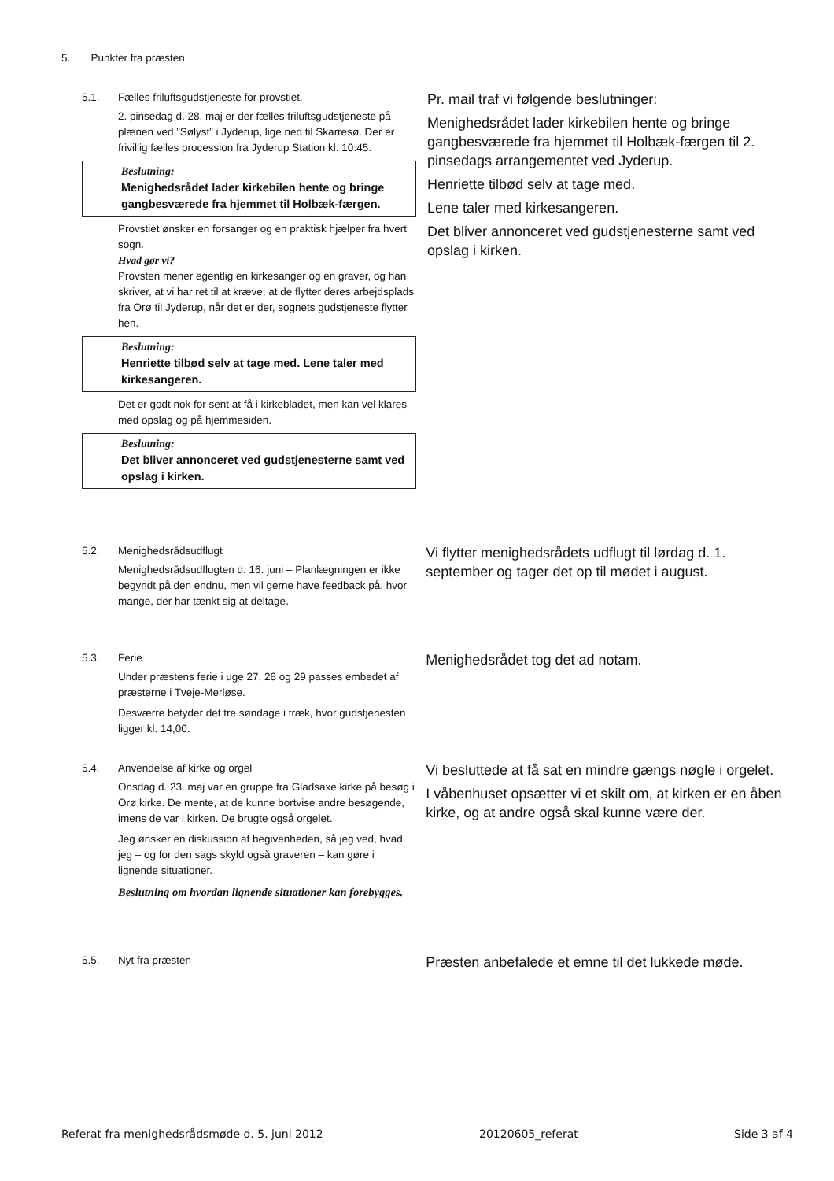5. Punkter fra præsten
5.1. Fælles friluftsgudstjeneste for provstiet.
2. pinsedag d. 28. maj er der fælles friluftsgudstjeneste på plænen ved ”Sølyst” i Jyderup, lige ned til Skarresø. Der er frivillig fælles procession fra Jyderup Station kl. 10:45.
Beslutning:
Menighedsrådet lader kirkebilen hente og bringe gangbesværede fra hjemmet til Holbæk-færgen.
Provstiet ønsker en forsanger og en praktisk hjælper fra hvert sogn.
Hvad gør vi?
Provsten mener egentlig en kirkesanger og en graver, og han skriver, at vi har ret til at kræve, at de flytter deres arbejdsplads fra Orø til Jyderup, når det er der, sognets gudstjeneste flytter hen.
Beslutning:
Henriette tilbød selv at tage med. Lene taler med kirkesangeren.
Det er godt nok for sent at få i kirkebladet, men kan vel klares med opslag og på hjemmesiden.
Beslutning:
Det bliver annonceret ved gudstjenesterne samt ved opslag i kirken.
Pr. mail traf vi følgende beslutninger:
Menighedsrådet lader kirkebilen hente og bringe gangbesværede fra hjemmet til Holbæk-færgen til 2. pinsedags arrangementet ved Jyderup.
Henriette tilbød selv at tage med.
Lene taler med kirkesangeren.
Det bliver annonceret ved gudstjenesterne samt ved opslag i kirken.
5.2. Menighedsrådsudflugt
Menighedsrådsudflugten d. 16. juni – Planlægningen er ikke begyndt på den endnu, men vil gerne have feedback på, hvor mange, der har tænkt sig at deltage.
Vi flytter menighedsrådets udflugt til lørdag d. 1. september og tager det op til mødet i august.
5.3. Ferie
Under præstens ferie i uge 27, 28 og 29 passes embedet af præsterne i Tveje-Merløse.
Desværre betyder det tre søndage i træk, hvor gudstjenesten ligger kl. 14,00.
Menighedsrådet tog det ad notam.
5.4. Anvendelse af kirke og orgel
Onsdag d. 23. maj var en gruppe fra Gladsaxe kirke på besøg i Orø kirke. De mente, at de kunne bortvise andre besøgende, imens de var i kirken. De brugte også orgelet.
Jeg ønsker en diskussion af begivenheden, så jeg ved, hvad jeg – og for den sags skyld også graveren – kan gøre i lignende situationer.
Beslutning om hvordan lignende situationer kan forebygges.
Vi besluttede at få sat en mindre gængs nøgle i orgelet.
I våbenhuset opsætter vi et skilt om, at kirken er en åben kirke, og at andre også skal kunne være der.
5.5. Nyt fra præsten
Præsten anbefalede et emne til det lukkede møde.
Referat fra menighedsrådsmøde d. 5. juni 2012 20120605_referat Side 3 af 4